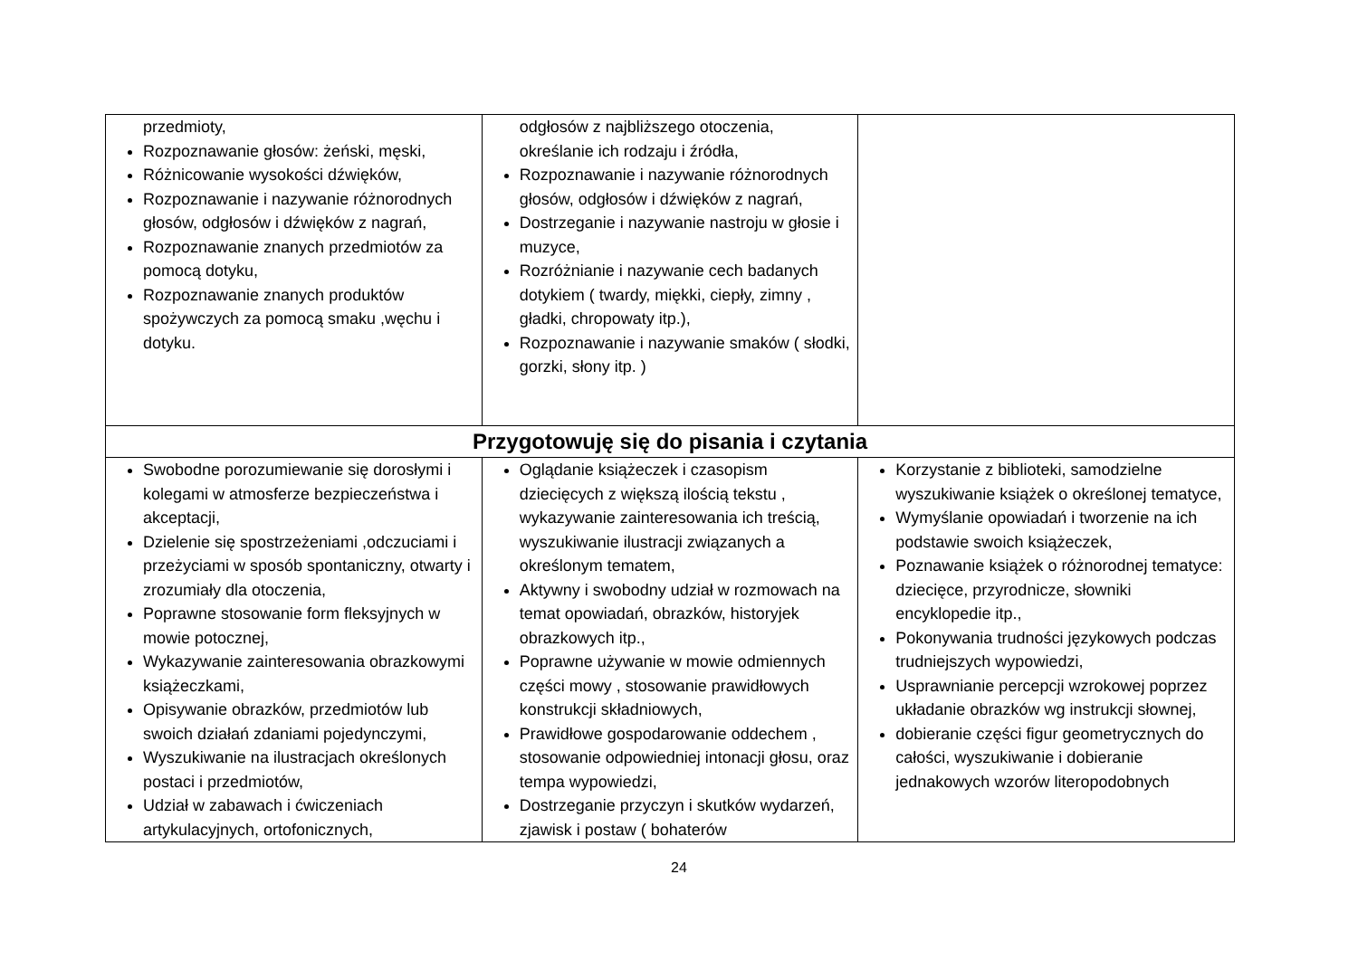| przedmioty, Rozpoznawanie głosów: żeński, męski, Różnicowanie wysokości dźwięków, Rozpoznawanie i nazywanie różnorodnych głosów, odgłosów i dźwięków z nagrań, Rozpoznawanie znanych przedmiotów za pomocą dotyku, Rozpoznawanie znanych produktów spożywczych za pomocą smaku ,węchu i dotyku. | odgłosów z najbliższego otoczenia, określanie ich rodzaju i źródła, Rozpoznawanie i nazywanie różnorodnych głosów, odgłosów i dźwięków z nagrań, Dostrzeganie i nazywanie nastroju w głosie i muzyce, Rozróżnianie i nazywanie cech badanych dotykiem ( twardy, miękki, ciepły, zimny , gładki, chropowaty itp.), Rozpoznawanie i nazywanie smaków ( słodki, gorzki, słony itp. ) | |
| Przygotowuję się do pisania i czytania | | |
| Swobodne porozumiewanie się dorosłymi i kolegami w atmosferze bezpieczeństwa i akceptacji, Dzielenie się spostrzeżeniami ,odczuciami i przeżyciami w sposób spontaniczny, otwarty i zrozumiały dla otoczenia, Poprawne stosowanie form fleksyjnych w mowie potocznej, Wykazywanie zainteresowania obrazkowymi książeczkami, Opisywanie obrazków, przedmiotów lub swoich działań zdaniami pojedynczymi, Wyszukiwanie na ilustracjach określonych postaci i przedmiotów, Udział w zabawach i ćwiczeniach artykulacyjnych, ortofonicznych, | Oglądanie książeczek i czasopism dziecięcych z większą ilością tekstu , wykazywanie zainteresowania ich treścią, wyszukiwanie ilustracji związanych a określonym tematem, Aktywny i swobodny udział w rozmowach na temat opowiadań, obrazków, historyjek obrazkowych itp., Poprawne używanie w mowie odmiennych części mowy , stosowanie prawidłowych konstrukcji składniowych, Prawidłowe gospodarowanie oddechem , stosowanie odpowiedniej intonacji głosu, oraz tempa wypowiedzi, Dostrzeganie przyczyn i skutków wydarzeń, zjawisk i postaw ( bohaterów | Korzystanie z biblioteki, samodzielne wyszukiwanie książek o określonej tematyce, Wymyślanie opowiadań i tworzenie na ich podstawie swoich książeczek, Poznawanie książek o różnorodnej tematyce: dziecięce, przyrodnicze, słowniki encyklopedie itp., Pokonywania trudności językowych podczas trudniejszych wypowiedzi, Usprawnianie percepcji wzrokowej poprzez układanie obrazków wg instrukcji słownej, dobieranie części figur geometrycznych do całości, wyszukiwanie i dobieranie jednakowych wzorów literopodobnych |
24